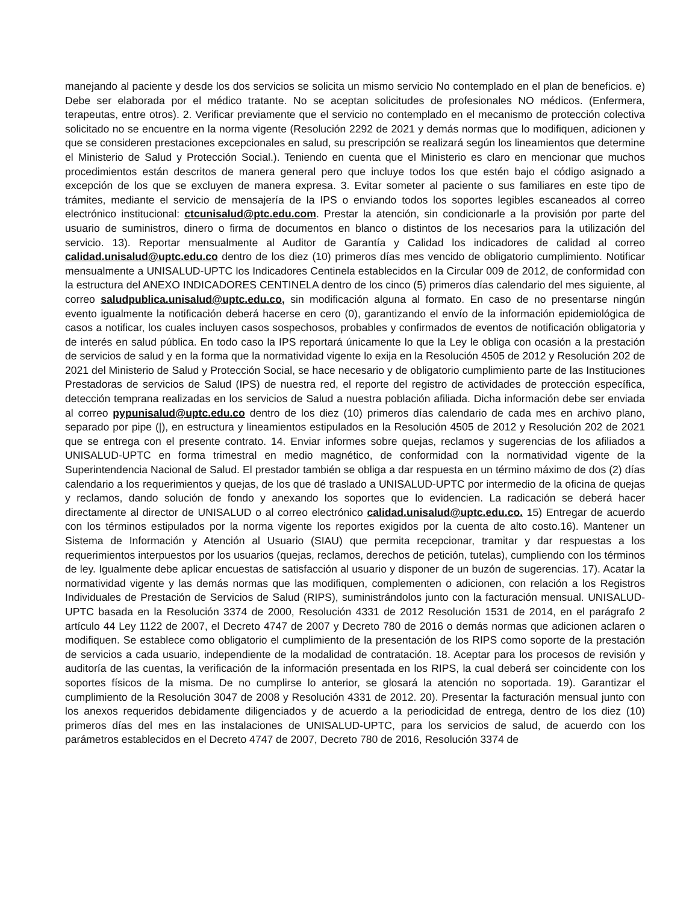manejando al paciente y desde los dos servicios se solicita un mismo servicio No contemplado en el plan de beneficios. e) Debe ser elaborada por el médico tratante. No se aceptan solicitudes de profesionales NO médicos. (Enfermera, terapeutas, entre otros). 2. Verificar previamente que el servicio no contemplado en el mecanismo de protección colectiva solicitado no se encuentre en la norma vigente (Resolución 2292 de 2021 y demás normas que lo modifiquen, adicionen y que se consideren prestaciones excepcionales en salud, su prescripción se realizará según los lineamientos que determine el Ministerio de Salud y Protección Social.). Teniendo en cuenta que el Ministerio es claro en mencionar que muchos procedimientos están descritos de manera general pero que incluye todos los que estén bajo el código asignado a excepción de los que se excluyen de manera expresa. 3. Evitar someter al paciente o sus familiares en este tipo de trámites, mediante el servicio de mensajería de la IPS o enviando todos los soportes legibles escaneados al correo electrónico institucional: ctcunisalud@ptc.edu.com. Prestar la atención, sin condicionarle a la provisión por parte del usuario de suministros, dinero o firma de documentos en blanco o distintos de los necesarios para la utilización del servicio. 13). Reportar mensualmente al Auditor de Garantía y Calidad los indicadores de calidad al correo calidad.unisalud@uptc.edu.co dentro de los diez (10) primeros días mes vencido de obligatorio cumplimiento. Notificar mensualmente a UNISALUD-UPTC los Indicadores Centinela establecidos en la Circular 009 de 2012, de conformidad con la estructura del ANEXO INDICADORES CENTINELA dentro de los cinco (5) primeros días calendario del mes siguiente, al correo saludpublica.unisalud@uptc.edu.co, sin modificación alguna al formato. En caso de no presentarse ningún evento igualmente la notificación deberá hacerse en cero (0), garantizando el envío de la información epidemiológica de casos a notificar, los cuales incluyen casos sospechosos, probables y confirmados de eventos de notificación obligatoria y de interés en salud pública. En todo caso la IPS reportará únicamente lo que la Ley le obliga con ocasión a la prestación de servicios de salud y en la forma que la normatividad vigente lo exija en la Resolución 4505 de 2012 y Resolución 202 de 2021 del Ministerio de Salud y Protección Social, se hace necesario y de obligatorio cumplimiento parte de las Instituciones Prestadoras de servicios de Salud (IPS) de nuestra red, el reporte del registro de actividades de protección específica, detección temprana realizadas en los servicios de Salud a nuestra población afiliada. Dicha información debe ser enviada al correo pypunisalud@uptc.edu.co dentro de los diez (10) primeros días calendario de cada mes en archivo plano, separado por pipe (|), en estructura y lineamientos estipulados en la Resolución 4505 de 2012 y Resolución 202 de 2021 que se entrega con el presente contrato. 14. Enviar informes sobre quejas, reclamos y sugerencias de los afiliados a UNISALUD-UPTC en forma trimestral en medio magnético, de conformidad con la normatividad vigente de la Superintendencia Nacional de Salud. El prestador también se obliga a dar respuesta en un término máximo de dos (2) días calendario a los requerimientos y quejas, de los que dé traslado a UNISALUD-UPTC por intermedio de la oficina de quejas y reclamos, dando solución de fondo y anexando los soportes que lo evidencien. La radicación se deberá hacer directamente al director de UNISALUD o al correo electrónico calidad.unisalud@uptc.edu.co. 15) Entregar de acuerdo con los términos estipulados por la norma vigente los reportes exigidos por la cuenta de alto costo.16). Mantener un Sistema de Información y Atención al Usuario (SIAU) que permita recepcionar, tramitar y dar respuestas a los requerimientos interpuestos por los usuarios (quejas, reclamos, derechos de petición, tutelas), cumpliendo con los términos de ley. Igualmente debe aplicar encuestas de satisfacción al usuario y disponer de un buzón de sugerencias. 17). Acatar la normatividad vigente y las demás normas que las modifiquen, complementen o adicionen, con relación a los Registros Individuales de Prestación de Servicios de Salud (RIPS), suministrándolos junto con la facturación mensual. UNISALUD-UPTC basada en la Resolución 3374 de 2000, Resolución 4331 de 2012 Resolución 1531 de 2014, en el parágrafo 2 artículo 44 Ley 1122 de 2007, el Decreto 4747 de 2007 y Decreto 780 de 2016 o demás normas que adicionen aclaren o modifiquen. Se establece como obligatorio el cumplimiento de la presentación de los RIPS como soporte de la prestación de servicios a cada usuario, independiente de la modalidad de contratación. 18. Aceptar para los procesos de revisión y auditoría de las cuentas, la verificación de la información presentada en los RIPS, la cual deberá ser coincidente con los soportes físicos de la misma. De no cumplirse lo anterior, se glosará la atención no soportada. 19). Garantizar el cumplimiento de la Resolución 3047 de 2008 y Resolución 4331 de 2012. 20). Presentar la facturación mensual junto con los anexos requeridos debidamente diligenciados y de acuerdo a la periodicidad de entrega, dentro de los diez (10) primeros días del mes en las instalaciones de UNISALUD-UPTC, para los servicios de salud, de acuerdo con los parámetros establecidos en el Decreto 4747 de 2007, Decreto 780 de 2016, Resolución 3374 de